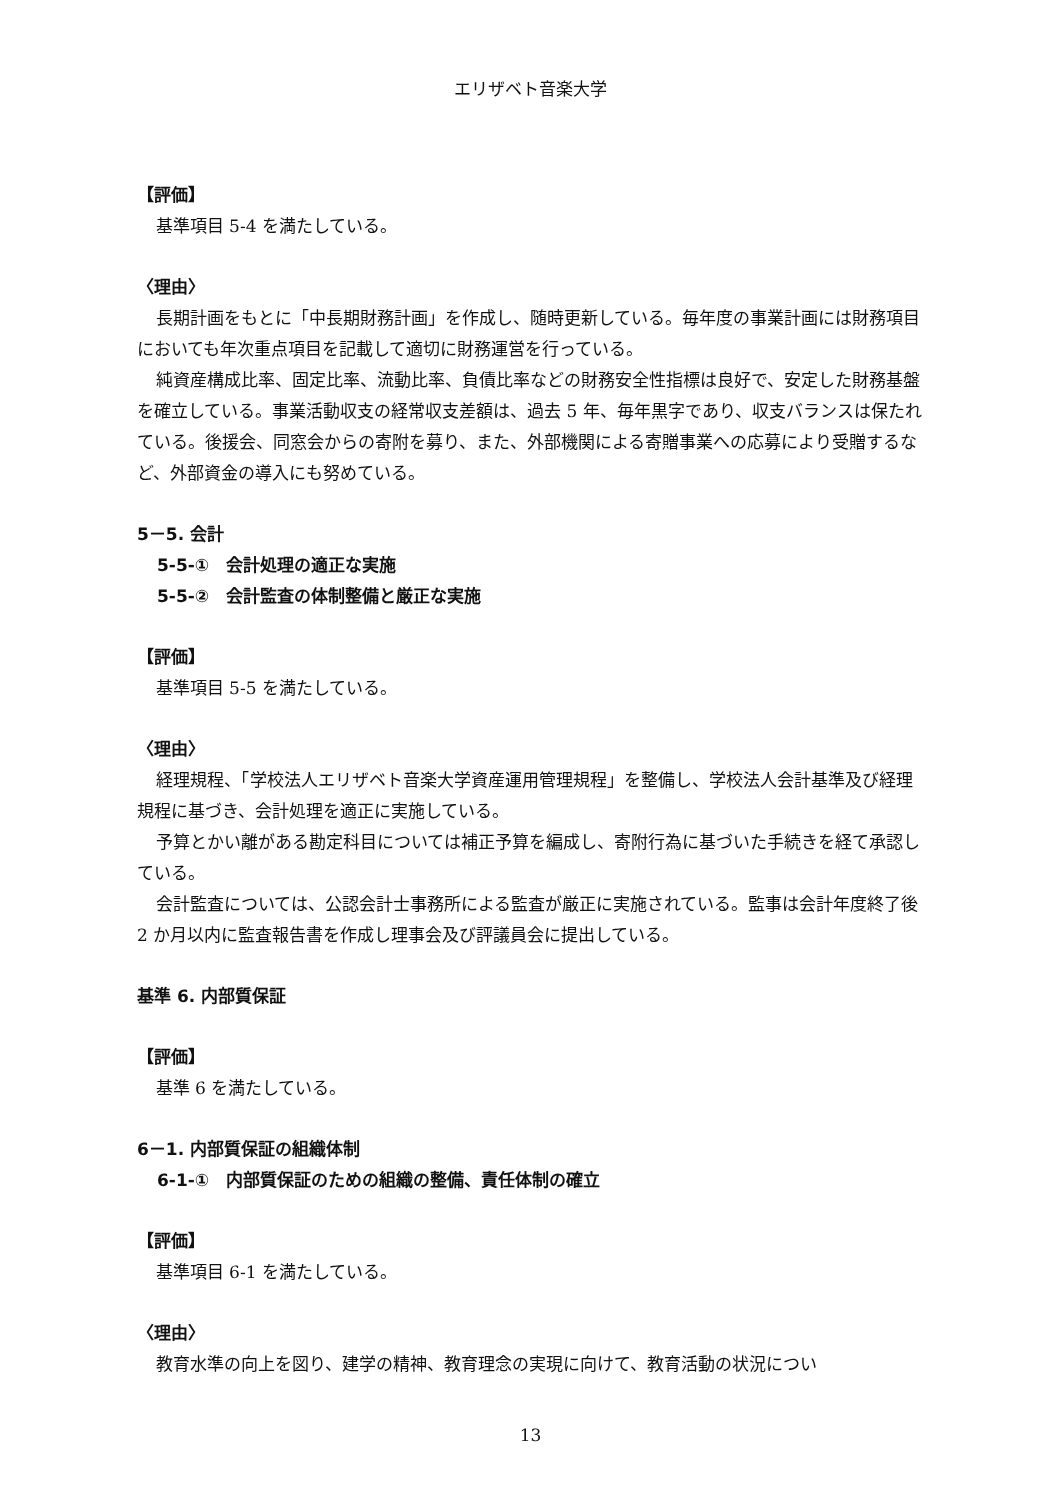エリザベト音楽大学
【評価】
基準項目 5-4 を満たしている。
〈理由〉
長期計画をもとに「中長期財務計画」を作成し、随時更新している。毎年度の事業計画には財務項目においても年次重点項目を記載して適切に財務運営を行っている。
純資産構成比率、固定比率、流動比率、負債比率などの財務安全性指標は良好で、安定した財務基盤を確立している。事業活動収支の経常収支差額は、過去 5 年、毎年黒字であり、収支バランスは保たれている。後援会、同窓会からの寄附を募り、また、外部機関による寄贈事業への応募により受贈するなど、外部資金の導入にも努めている。
5－5. 会計
5-5-①　会計処理の適正な実施
5-5-②　会計監査の体制整備と厳正な実施
【評価】
基準項目 5-5 を満たしている。
〈理由〉
経理規程、「学校法人エリザベト音楽大学資産運用管理規程」を整備し、学校法人会計基準及び経理規程に基づき、会計処理を適正に実施している。
予算とかい離がある勘定科目については補正予算を編成し、寄附行為に基づいた手続きを経て承認している。
会計監査については、公認会計士事務所による監査が厳正に実施されている。監事は会計年度終了後 2 か月以内に監査報告書を作成し理事会及び評議員会に提出している。
基準 6. 内部質保証
【評価】
基準 6 を満たしている。
6－1. 内部質保証の組織体制
6-1-①　内部質保証のための組織の整備、責任体制の確立
【評価】
基準項目 6-1 を満たしている。
〈理由〉
教育水準の向上を図り、建学の精神、教育理念の実現に向けて、教育活動の状況につい
13